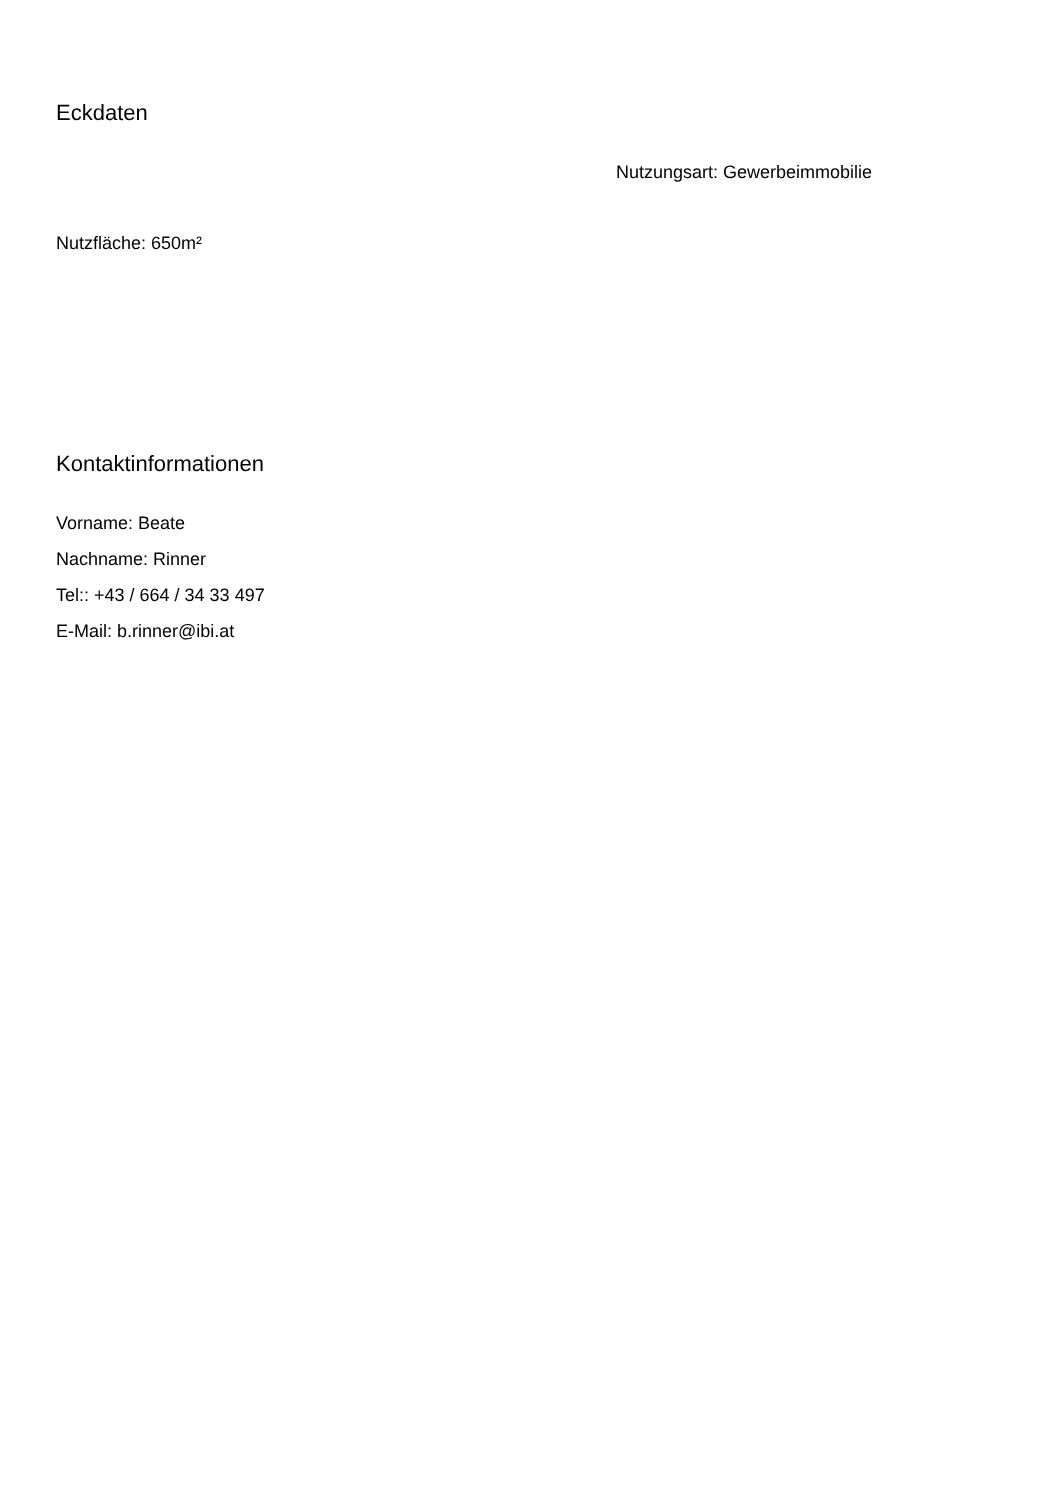Eckdaten
Nutzungsart: Gewerbeimmobilie
Nutzfläche: 650m²
Kontaktinformationen
Vorname: Beate
Nachname: Rinner
Tel:: +43 / 664 / 34 33 497
E-Mail: b.rinner@ibi.at